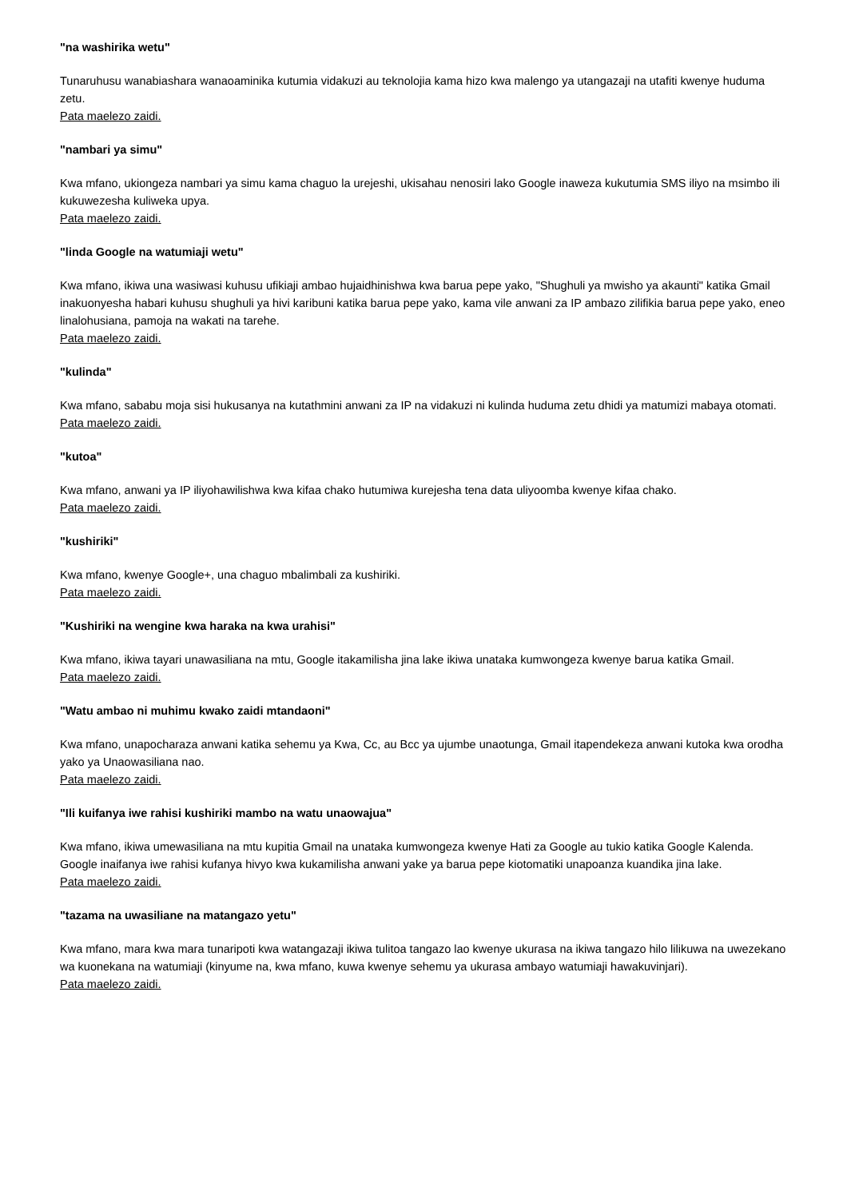"na washirika wetu"
Tunaruhusu wanabiashara wanaoaminika kutumia vidakuzi au teknolojia kama hizo kwa malengo ya utangazaji na utafiti kwenye huduma zetu.
Pata maelezo zaidi.
"nambari ya simu"
Kwa mfano, ukiongeza nambari ya simu kama chaguo la urejeshi, ukisahau nenosiri lako Google inaweza kukutumia SMS iliyo na msimbo ili kukuwezesha kuliweka upya.
Pata maelezo zaidi.
"linda Google na watumiaji wetu"
Kwa mfano, ikiwa una wasiwasi kuhusu ufikiaji ambao hujaidhinishwa kwa barua pepe yako, "Shughuli ya mwisho ya akaunti" katika Gmail inakuonyesha habari kuhusu shughuli ya hivi karibuni katika barua pepe yako, kama vile anwani za IP ambazo zilifikia barua pepe yako, eneo linalohusiana, pamoja na wakati na tarehe.
Pata maelezo zaidi.
"kulinda"
Kwa mfano, sababu moja sisi hukusanya na kutathmini anwani za IP na vidakuzi ni kulinda huduma zetu dhidi ya matumizi mabaya otomati.
Pata maelezo zaidi.
"kutoa"
Kwa mfano, anwani ya IP iliyohawilishwa kwa kifaa chako hutumiwa kurejesha tena data uliyoomba kwenye kifaa chako.
Pata maelezo zaidi.
"kushiriki"
Kwa mfano, kwenye Google+, una chaguo mbalimbali za kushiriki.
Pata maelezo zaidi.
"Kushiriki na wengine kwa haraka na kwa urahisi"
Kwa mfano, ikiwa tayari unawasiliana na mtu, Google itakamilisha jina lake ikiwa unataka kumwongeza kwenye barua katika Gmail.
Pata maelezo zaidi.
"Watu ambao ni muhimu kwako zaidi mtandaoni"
Kwa mfano, unapocharaza anwani katika sehemu ya Kwa, Cc, au Bcc ya ujumbe unaotunga, Gmail itapendekeza anwani kutoka kwa orodha yako ya Unaowasiliana nao.
Pata maelezo zaidi.
"Ili kuifanya iwe rahisi kushiriki mambo na watu unaowajua"
Kwa mfano, ikiwa umewasiliana na mtu kupitia Gmail na unataka kumwongeza kwenye Hati za Google au tukio katika Google Kalenda. Google inaifanya iwe rahisi kufanya hivyo kwa kukamilisha anwani yake ya barua pepe kiotomatiki unapoanza kuandika jina lake.
Pata maelezo zaidi.
"tazama na uwasiliane na matangazo yetu"
Kwa mfano, mara kwa mara tunaripoti kwa watangazaji ikiwa tulitoa tangazo lao kwenye ukurasa na ikiwa tangazo hilo lilikuwa na uwezekano wa kuonekana na watumiaji (kinyume na, kwa mfano, kuwa kwenye sehemu ya ukurasa ambayo watumiaji hawakuvinjari).
Pata maelezo zaidi.